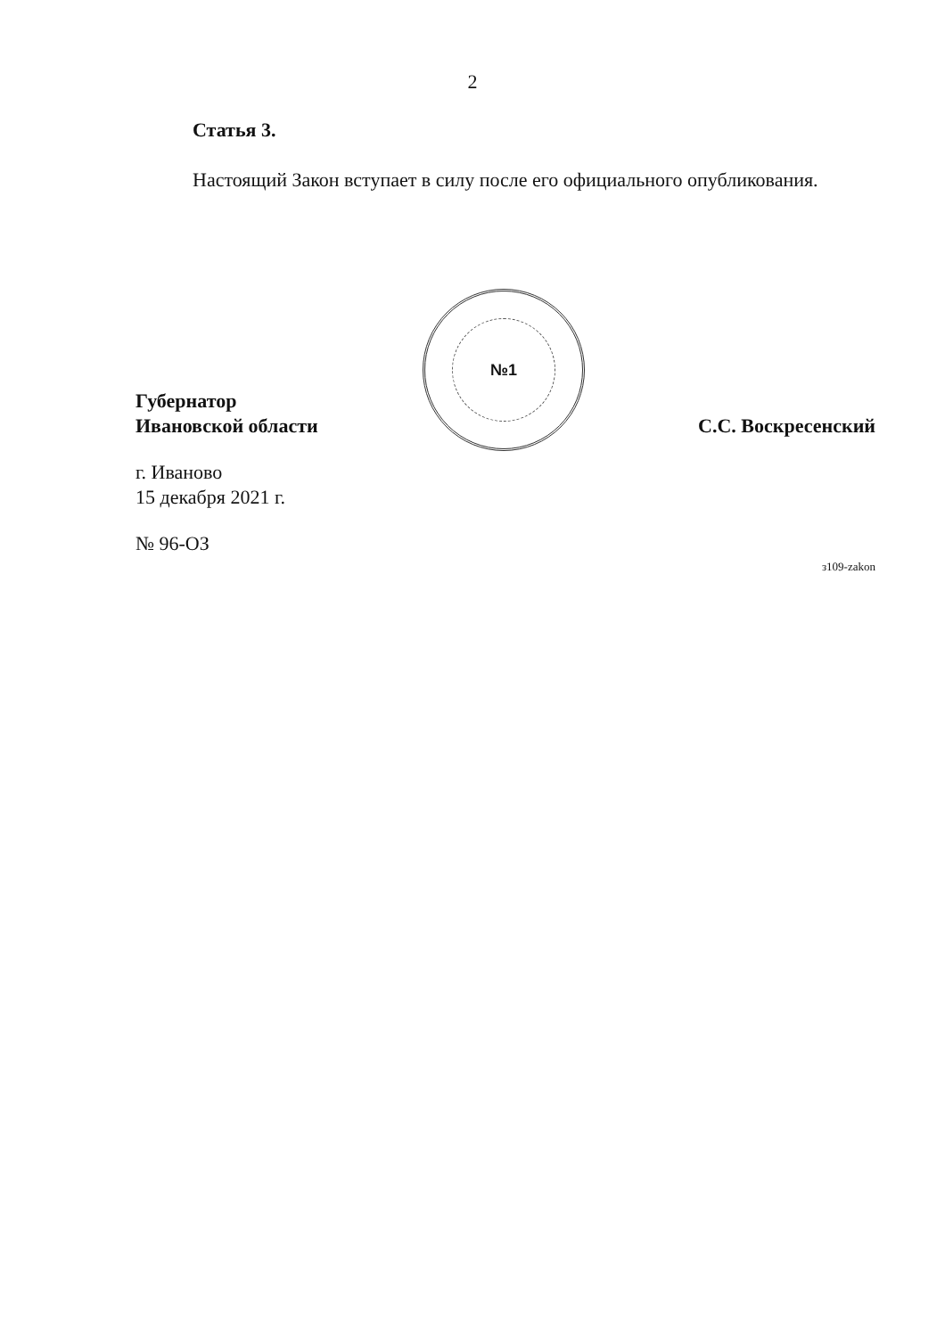2
Статья 3.
Настоящий Закон вступает в силу после его официального опубликования.
Губернатор
Ивановской области
№1
С.С. Воскресенский
г. Иваново
15 декабря 2021 г.
№ 96-ОЗ
з109-zakon